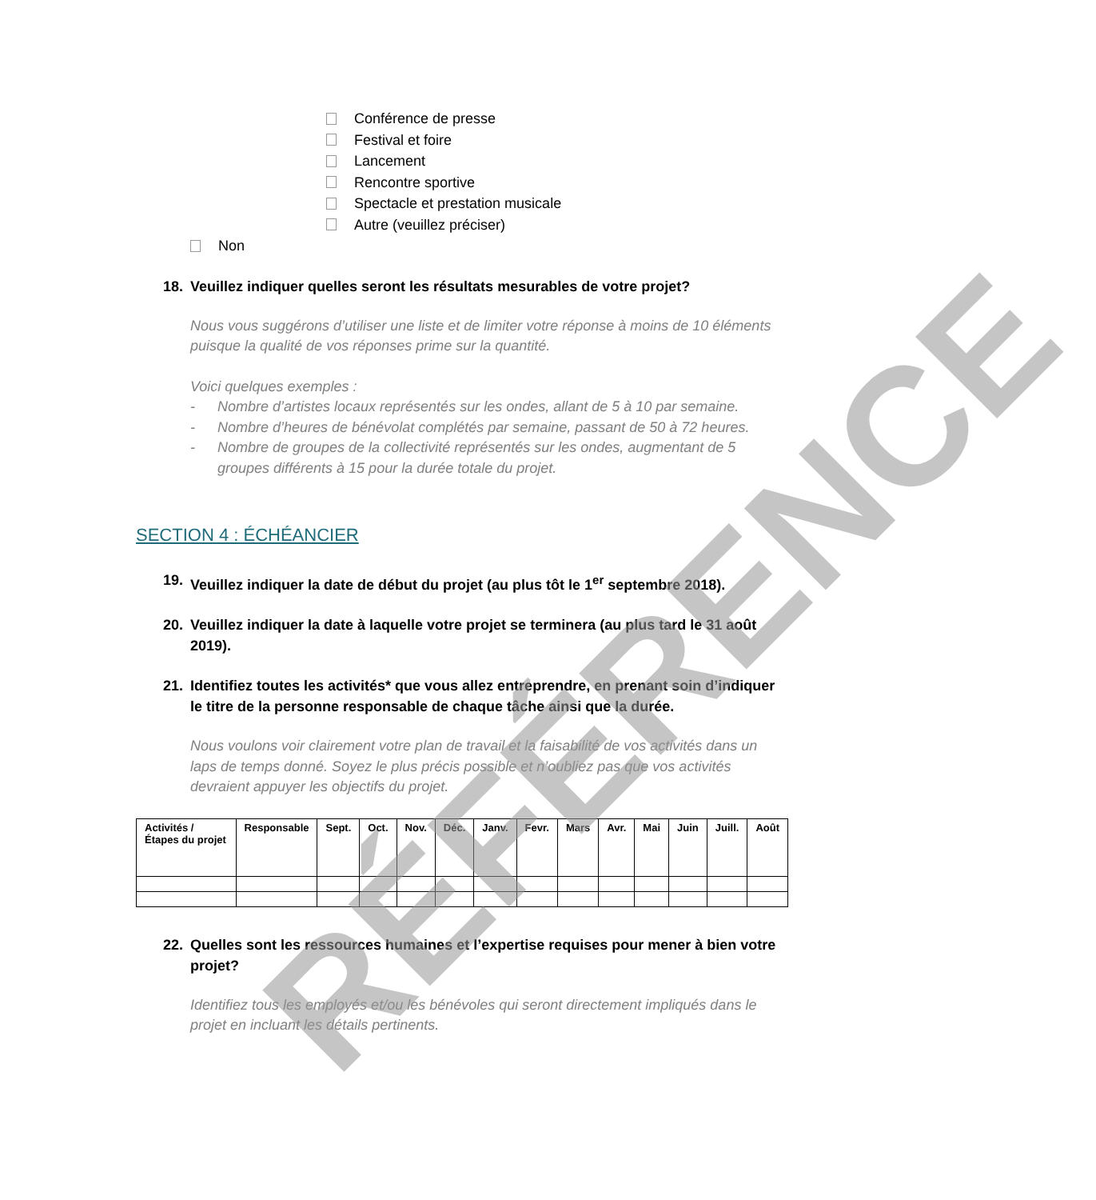Conférence de presse
Festival et foire
Lancement
Rencontre sportive
Spectacle et prestation musicale
Autre (veuillez préciser)
Non
18. Veuillez indiquer quelles seront les résultats mesurables de votre projet?
Nous vous suggérons d’utiliser une liste et de limiter votre réponse à moins de 10 éléments puisque la qualité de vos réponses prime sur la quantité.
Voici quelques exemples :
- Nombre d’artistes locaux représentés sur les ondes, allant de 5 à 10 par semaine.
- Nombre d’heures de bénévolat complétés par semaine, passant de 50 à 72 heures.
- Nombre de groupes de la collectivité représentés sur les ondes, augmentant de 5 groupes différents à 15 pour la durée totale du projet.
SECTION 4 : ÉCHÉANCIER
19. Veuillez indiquer la date de début du projet (au plus tôt le 1<sup>er</sup> septembre 2018).
20. Veuillez indiquer la date à laquelle votre projet se terminera (au plus tard le 31 août 2019).
21. Identifiez toutes les activités* que vous allez entreprendre, en prenant soin d’indiquer le titre de la personne responsable de chaque tâche ainsi que la durée.
Nous voulons voir clairement votre plan de travail et la faisabilité de vos activités dans un laps de temps donné. Soyez le plus précis possible et n’oubliez pas que vos activités devraient appuyer les objectifs du projet.
| Activités / Étapes du projet | Responsable | Sept. | Oct. | Nov. | Déc. | Janv. | Fevr. | Mars | Avr. | Mai | Juin | Juill. | Août |
| --- | --- | --- | --- | --- | --- | --- | --- | --- | --- | --- | --- | --- | --- |
22. Quelles sont les ressources humaines et l’expertise requises pour mener à bien votre projet?
Identifiez tous les employés et/ou les bénévoles qui seront directement impliqués dans le projet en incluant les détails pertinents.
RÉFÉRENCE